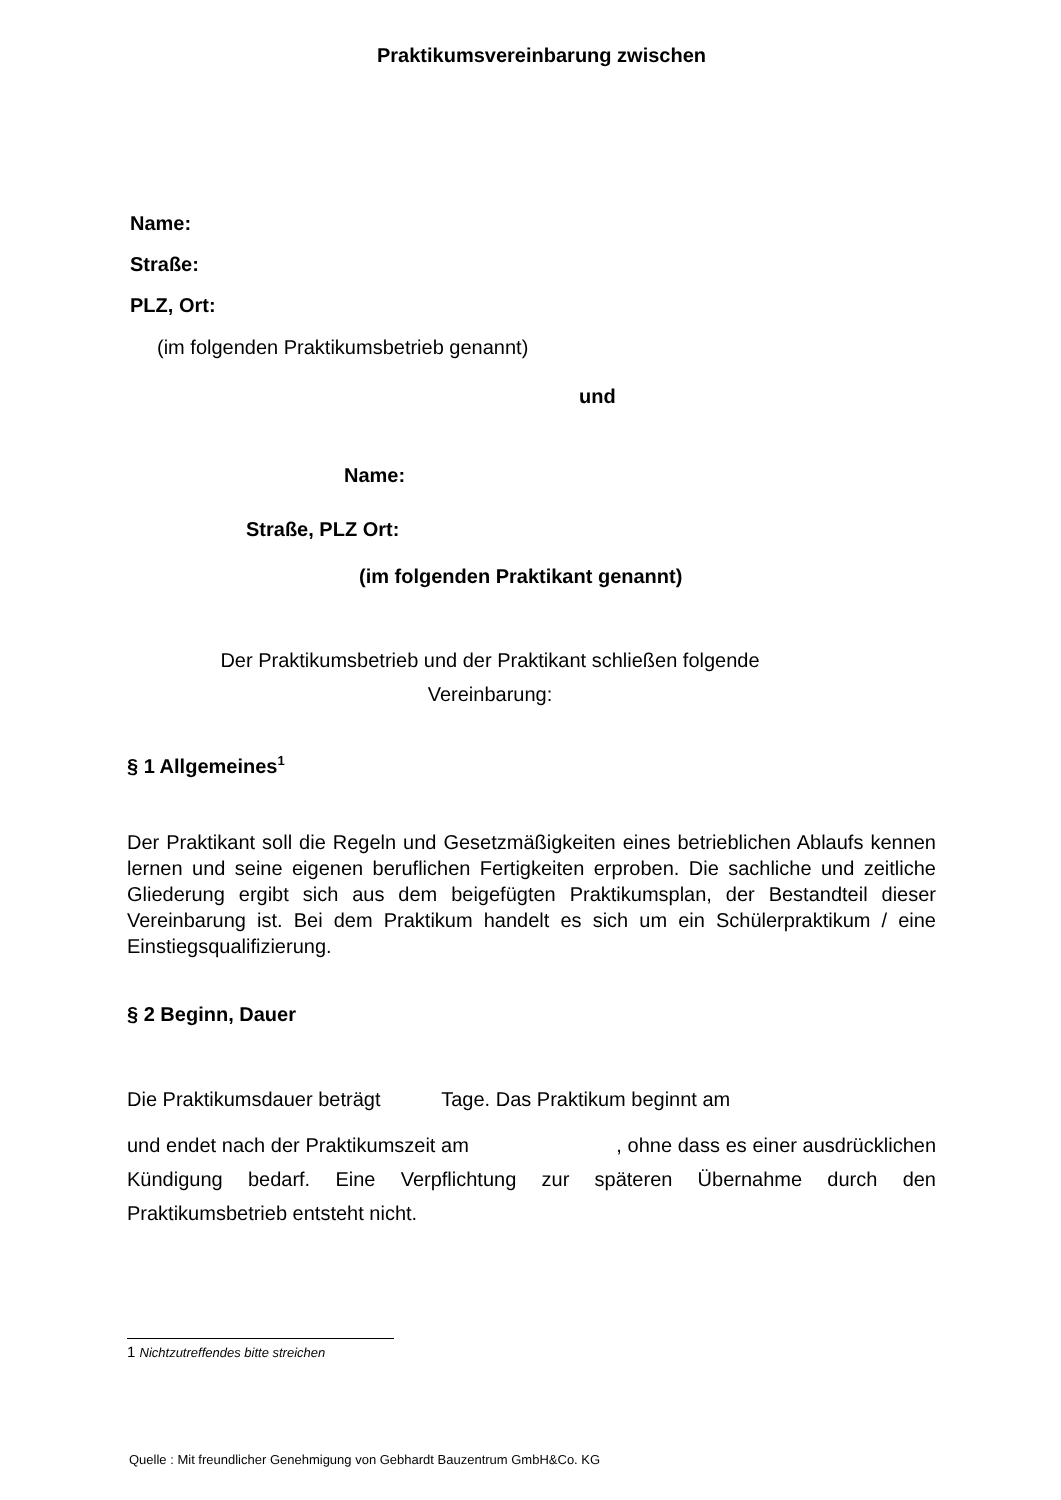Praktikumsvereinbarung zwischen
Name:
Straße:
PLZ, Ort:
(im folgenden Praktikumsbetrieb genannt)
und
Name:
Straße, PLZ Ort:
(im folgenden Praktikant genannt)
Der Praktikumsbetrieb und der Praktikant schließen folgende
Vereinbarung:
§ 1 Allgemeines<sup>1</sup>
Der Praktikant soll die Regeln und Gesetzmäßigkeiten eines betrieblichen Ablaufs kennen lernen und seine eigenen beruflichen Fertigkeiten erproben. Die sachliche und zeitliche Gliederung ergibt sich aus dem beigefügten Praktikumsplan, der Bestandteil dieser Vereinbarung ist. Bei dem Praktikum handelt es sich um ein Schülerpraktikum / eine Einstiegsqualifizierung.
§ 2 Beginn, Dauer
Die Praktikumsdauer beträgt Tage. Das Praktikum beginnt am
und endet nach der Praktikumszeit am , ohne dass es einer ausdrücklichen Kündigung bedarf. Eine Verpflichtung zur späteren Übernahme durch den Praktikumsbetrieb entsteht nicht.
1 Nichtzutreffendes bitte streichen
Quelle : Mit freundlicher Genehmigung von Gebhardt Bauzentrum GmbH&Co. KG